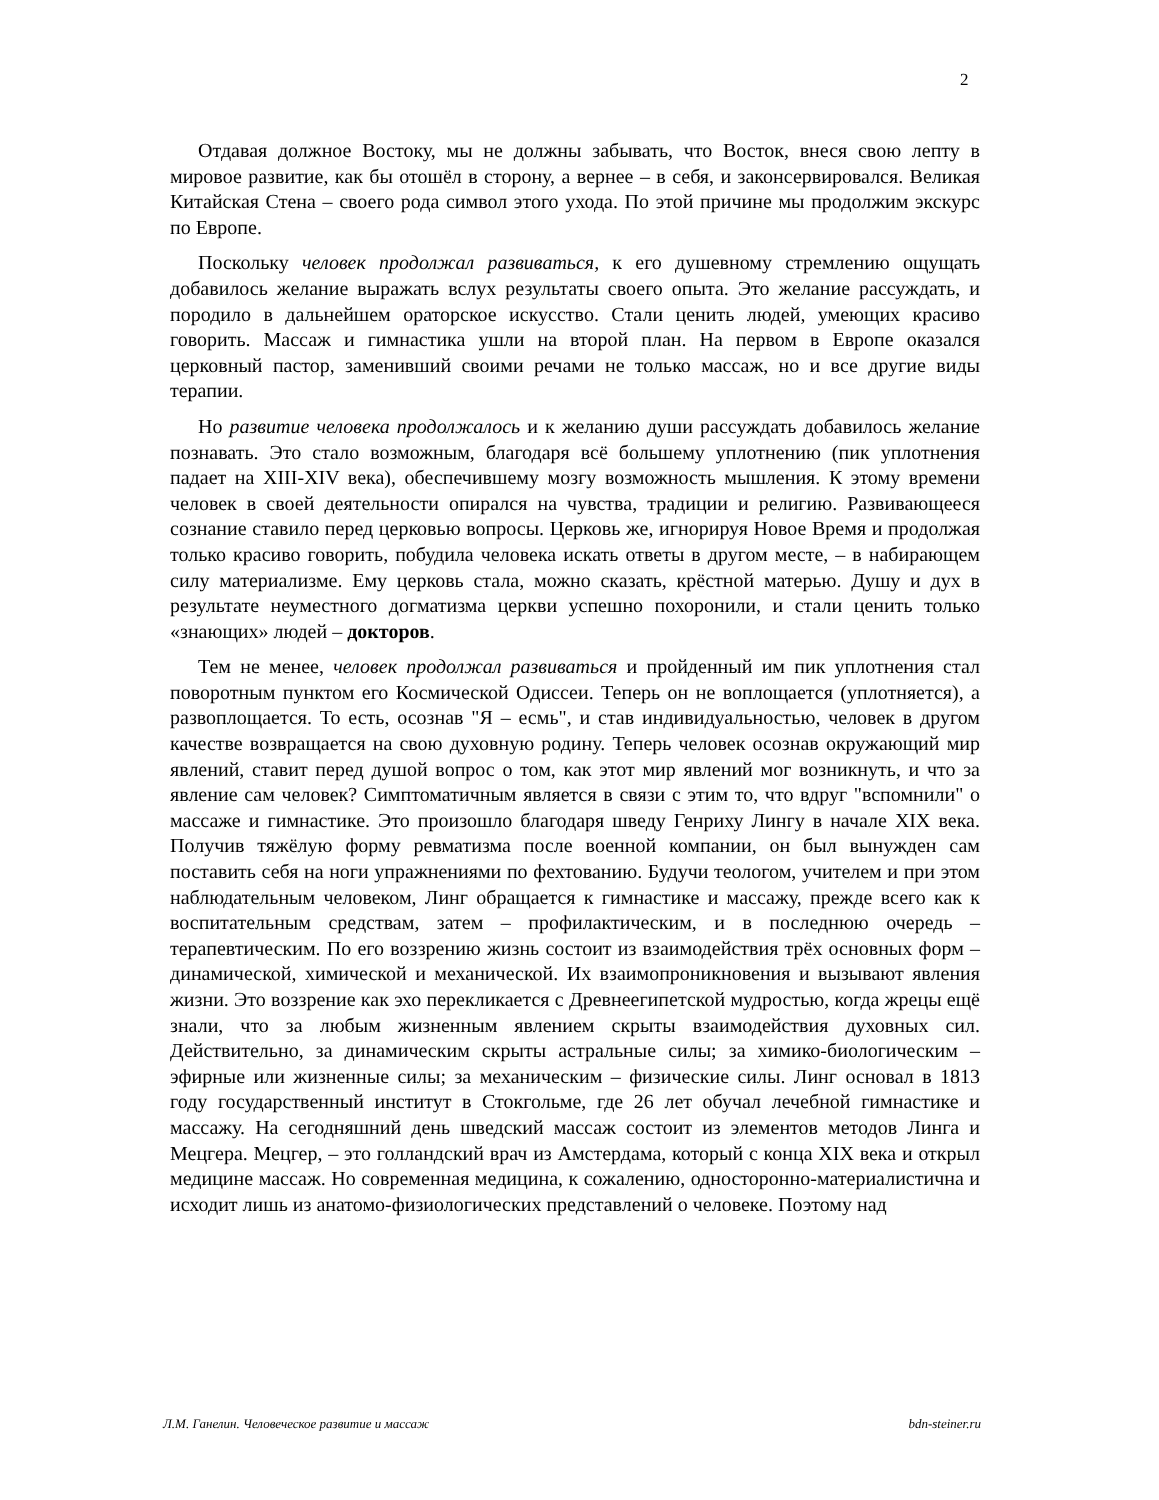2
Отдавая должное Востоку, мы не должны забывать, что Восток, внеся свою лепту в мировое развитие, как бы отошёл в сторону, а вернее – в себя, и законсервировался. Великая Китайская Стена – своего рода символ этого ухода. По этой причине мы продолжим экскурс по Европе.
Поскольку человек продолжал развиваться, к его душевному стремлению ощущать добавилось желание выражать вслух результаты своего опыта. Это желание рассуждать, и породило в дальнейшем ораторское искусство. Стали ценить людей, умеющих красиво говорить. Массаж и гимнастика ушли на второй план. На первом в Европе оказался церковный пастор, заменивший своими речами не только массаж, но и все другие виды терапии.
Но развитие человека продолжалось и к желанию души рассуждать добавилось желание познавать. Это стало возможным, благодаря всё большему уплотнению (пик уплотнения падает на XIII-XIV века), обеспечившему мозгу возможность мышления. К этому времени человек в своей деятельности опирался на чувства, традиции и религию. Развивающееся сознание ставило перед церковью вопросы. Церковь же, игнорируя Новое Время и продолжая только красиво говорить, побудила человека искать ответы в другом месте, – в набирающем силу материализме. Ему церковь стала, можно сказать, крёстной матерью. Душу и дух в результате неуместного догматизма церкви успешно похоронили, и стали ценить только «знающих» людей – докторов.
Тем не менее, человек продолжал развиваться и пройденный им пик уплотнения стал поворотным пунктом его Космической Одиссеи. Теперь он не воплощается (уплотняется), а развоплощается. То есть, осознав "Я – есмь", и став индивидуальностью, человек в другом качестве возвращается на свою духовную родину. Теперь человек осознав окружающий мир явлений, ставит перед душой вопрос о том, как этот мир явлений мог возникнуть, и что за явление сам человек? Симптоматичным является в связи с этим то, что вдруг "вспомнили" о массаже и гимнастике. Это произошло благодаря шведу Генриху Лингу в начале XIX века. Получив тяжёлую форму ревматизма после военной компании, он был вынужден сам поставить себя на ноги упражнениями по фехтованию. Будучи теологом, учителем и при этом наблюдательным человеком, Линг обращается к гимнастике и массажу, прежде всего как к воспитательным средствам, затем – профилактическим, и в последнюю очередь – терапевтическим. По его воззрению жизнь состоит из взаимодействия трёх основных форм – динамической, химической и механической. Их взаимопроникновения и вызывают явления жизни. Это воззрение как эхо перекликается с Древнеегипетской мудростью, когда жрецы ещё знали, что за любым жизненным явлением скрыты взаимодействия духовных сил. Действительно, за динамическим скрыты астральные силы; за химико-биологическим – эфирные или жизненные силы; за механическим – физические силы. Линг основал в 1813 году государственный институт в Стокгольме, где 26 лет обучал лечебной гимнастике и массажу. На сегодняшний день шведский массаж состоит из элементов методов Линга и Мецгера. Мецгер, – это голландский врач из Амстердама, который с конца XIX века и открыл медицине массаж. Но современная медицина, к сожалению, односторонно-материалистична и исходит лишь из анатомо-физиологических представлений о человеке. Поэтому над
Л.М. Ганелин. Человеческое развитие и массаж bdn-steiner.ru